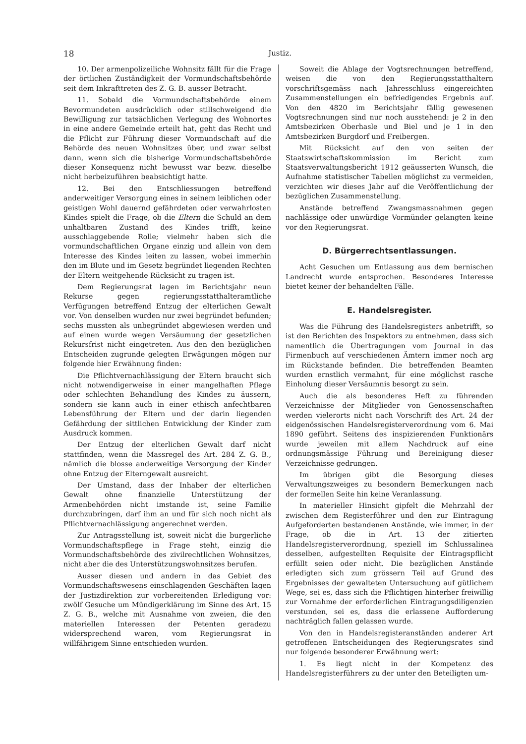18 Justiz.
10. Der armenpolizeiliche Wohnsitz fällt für die Frage der örtlichen Zuständigkeit der Vormundschaftsbehörde seit dem Inkrafttreten des Z. G. B. ausser Betracht.
11. Sobald die Vormundschaftsbehörde einem Bevormundeten ausdrücklich oder stillschweigend die Bewilligung zur tatsächlichen Verlegung des Wohnortes in eine andere Gemeinde erteilt hat, geht das Recht und die Pflicht zur Führung dieser Vormundschaft auf die Behörde des neuen Wohnsitzes über, und zwar selbst dann, wenn sich die bisherige Vormundschaftsbehörde dieser Konsequenz nicht bewusst war bezw. dieselbe nicht herbeizuführen beabsichtigt hatte.
12. Bei den Entschliessungen betreffend anderweitiger Versorgung eines in seinem leiblichen oder geistigen Wohl dauernd gefährdeten oder verwahrlosten Kindes spielt die Frage, ob die Eltern die Schuld an dem unhaltbaren Zustand des Kindes trifft, keine ausschlaggebende Rolle; vielmehr haben sich die vormundschaftlichen Organe einzig und allein von dem Interesse des Kindes leiten zu lassen, wobei immerhin den im Blute und im Gesetz begründet liegenden Rechten der Eltern weitgehende Rücksicht zu tragen ist.
Dem Regierungsrat lagen im Berichtsjahr neun Rekurse gegen regierungsstatthalteramtliche Verfügungen betreffend Entzug der elterlichen Gewalt vor. Von denselben wurden nur zwei begründet befunden; sechs mussten als unbegründet abgewiesen werden und auf einen wurde wegen Versäumung der gesetzlichen Rekursfrist nicht eingetreten. Aus den den bezüglichen Entscheiden zugrunde gelegten Erwägungen mögen nur folgende hier Erwähnung finden:
Die Pflichtvernachlässigung der Eltern braucht sich nicht notwendigerweise in einer mangelhaften Pflege oder schlechten Behandlung des Kindes zu äussern, sondern sie kann auch in einer ethisch anfechtbaren Lebensführung der Eltern und der darin liegenden Gefährdung der sittlichen Entwicklung der Kinder zum Ausdruck kommen.
Der Entzug der elterlichen Gewalt darf nicht stattfinden, wenn die Massregel des Art. 284 Z. G. B., nämlich die blosse anderweitige Versorgung der Kinder ohne Entzug der Elterngewalt ausreicht.
Der Umstand, dass der Inhaber der elterlichen Gewalt ohne finanzielle Unterstützung der Armenbehörden nicht imstande ist, seine Familie durchzubringen, darf ihm an und für sich noch nicht als Pflichtvernachlässigung angerechnet werden.
Zur Antragsstellung ist, soweit nicht die burgerliche Vormundschaftspflege in Frage steht, einzig die Vormundschaftsbehörde des zivilrechtlichen Wohnsitzes, nicht aber die des Unterstützungswohnsitzes berufen.
Ausser diesen und andern in das Gebiet des Vormundschaftswesens einschlagenden Geschäften lagen der Justizdirektion zur vorbereitenden Erledigung vor: zwölf Gesuche um Mündigerklärung im Sinne des Art. 15 Z. G. B., welche mit Ausnahme von zweien, die den materiellen Interessen der Petenten geradezu widersprechend waren, vom Regierungsrat in willfährigem Sinne entschieden wurden.
Soweit die Ablage der Vogtsrechnungen betreffend, weisen die von den Regierungsstatthaltern vorschriftsgemäss nach Jahresschluss eingereichten Zusammenstellungen ein befriedigendes Ergebnis auf. Von den 4820 im Berichtsjahr fällig gewesenen Vogtsrechnungen sind nur noch ausstehend: je 2 in den Amtsbezirken Oberhasle und Biel und je 1 in den Amtsbezirken Burgdorf und Freibergen.
Mit Rücksicht auf den von seiten der Staatswirtschaftskommission im Bericht zum Staatsverwaltungsbericht 1912 geäusserten Wunsch, die Aufnahme statistischer Tabellen möglichst zu vermeiden, verzichten wir dieses Jahr auf die Veröffentlichung der bezüglichen Zusammenstellung.
Anstände betreffend Zwangsmassnahmen gegen nachlässige oder unwürdige Vormünder gelangten keine vor den Regierungsrat.
D. Bürgerrechtsentlassungen.
Acht Gesuchen um Entlassung aus dem bernischen Landrecht wurde entsprochen. Besonderes Interesse bietet keiner der behandelten Fälle.
E. Handelsregister.
Was die Führung des Handelsregisters anbetrifft, so ist den Berichten des Inspektors zu entnehmen, dass sich namentlich die Übertragungen vom Journal in das Firmenbuch auf verschiedenen Ämtern immer noch arg im Rückstande befinden. Die betreffenden Beamten wurden ernstlich vermahnt, für eine möglichst rasche Einholung dieser Versäumnis besorgt zu sein.
Auch die als besonderes Heft zu führenden Verzeichnisse der Mitglieder von Genossenschaften werden vielerorts nicht nach Vorschrift des Art. 24 der eidgenössischen Handelsregisterverordnung vom 6. Mai 1890 geführt. Seitens des inspizierenden Funktionärs wurde jeweilen mit allem Nachdruck auf eine ordnungsmässige Führung und Bereinigung dieser Verzeichnisse gedrungen.
Im übrigen gibt die Besorgung dieses Verwaltungszweiges zu besondern Bemerkungen nach der formellen Seite hin keine Veranlassung.
In materieller Hinsicht gipfelt die Mehrzahl der zwischen dem Registerführer und den zur Eintragung Aufgeforderten bestandenen Anstände, wie immer, in der Frage, ob die in Art. 13 der zitierten Handelsregisterverordnung, speziell im Schlussalinea desselben, aufgestellten Requisite der Eintragspflicht erfüllt seien oder nicht. Die bezüglichen Anstände erledigten sich zum grössern Teil auf Grund des Ergebnisses der gewalteten Untersuchung auf gütlichem Wege, sei es, dass sich die Pflichtigen hinterher freiwillig zur Vornahme der erforderlichen Eintragungsdiligenzien verstunden, sei es, dass die erlassene Aufforderung nachträglich fallen gelassen wurde.
Von den in Handelsregisteranständen anderer Art getroffenen Entscheidungen des Regierungsrates sind nur folgende besonderer Erwähnung wert:
1. Es liegt nicht in der Kompetenz des Handelsregisterführers zu der unter den Beteiligten um-